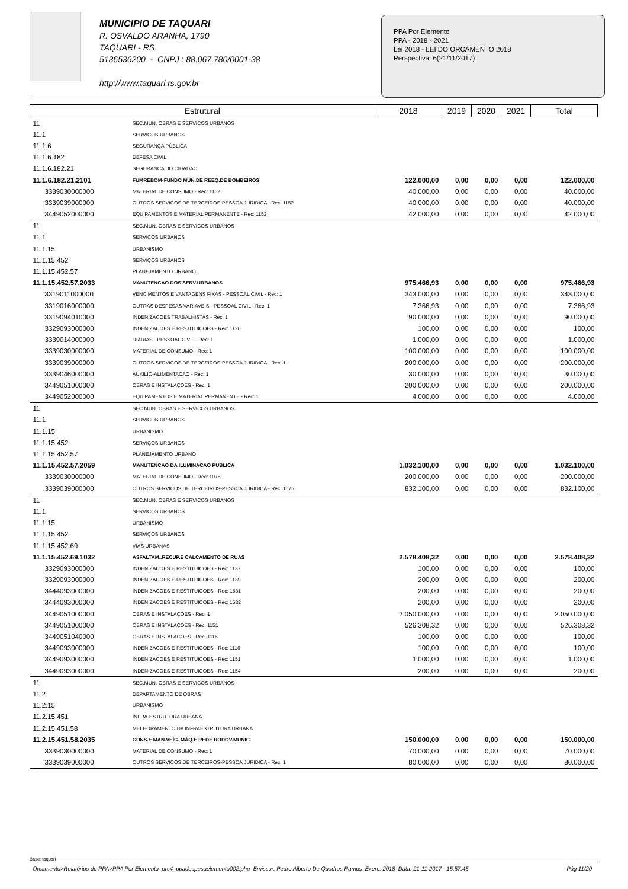MUNICIPIO DE TAQUARI
R. OSVALDO ARANHA, 1790
TAQUARI - RS
5136536200 - CNPJ : 88.067.780/0001-38
http://www.taquari.rs.gov.br
PPA Por Elemento
PPA - 2018 - 2021
Lei 2018 - LEI DO ORÇAMENTO 2018
Perspectiva: 6(21/11/2017)
| Estrutural | | 2018 | 2019 | 2020 | 2021 | Total |
| --- | --- | --- | --- | --- | --- | --- |
| 11 | SEC.MUN. OBRAS E SERVICOS URBANOS | | | | | |
| 11.1 | SERVICOS URBANOS | | | | | |
| 11.1.6 | SEGURANÇA PÚBLICA | | | | | |
| 11.1.6.182 | DEFESA CIVIL | | | | | |
| 11.1.6.182.21 | SEGURANCA DO CIDADAO | | | | | |
| 11.1.6.182.21.2101 | FUMREBOM-FUNDO MUN.DE REEQ.DE BOMBEIROS | 122.000,00 | 0,00 | 0,00 | 0,00 | 122.000,00 |
| 3339030000000 | MATERIAL DE CONSUMO - Rec: 1152 | 40.000,00 | 0,00 | 0,00 | 0,00 | 40.000,00 |
| 3339039000000 | OUTROS SERVICOS DE TERCEIROS-PESSOA JURIDICA - Rec: 1152 | 40.000,00 | 0,00 | 0,00 | 0,00 | 40.000,00 |
| 3449052000000 | EQUIPAMENTOS E MATERIAL PERMANENTE - Rec: 1152 | 42.000,00 | 0,00 | 0,00 | 0,00 | 42.000,00 |
| 11 | SEC.MUN. OBRAS E SERVICOS URBANOS | | | | | |
| 11.1 | SERVICOS URBANOS | | | | | |
| 11.1.15 | URBANISMO | | | | | |
| 11.1.15.452 | SERVIÇOS URBANOS | | | | | |
| 11.1.15.452.57 | PLANEJAMENTO URBANO | | | | | |
| 11.1.15.452.57.2033 | MANUTENCAO DOS SERV.URBANOS | 975.466,93 | 0,00 | 0,00 | 0,00 | 975.466,93 |
| 3319011000000 | VENCIMENTOS E VANTAGENS FIXAS - PESSOAL CIVIL - Rec: 1 | 343.000,00 | 0,00 | 0,00 | 0,00 | 343.000,00 |
| 3319016000000 | OUTRAS DESPESAS VARIAVEIS - PESSOAL CIVIL - Rec: 1 | 7.366,93 | 0,00 | 0,00 | 0,00 | 7.366,93 |
| 3319094010000 | INDENIZACOES TRABALHISTAS - Rec: 1 | 90.000,00 | 0,00 | 0,00 | 0,00 | 90.000,00 |
| 3329093000000 | INDENIZACOES E RESTITUICOES - Rec: 1126 | 100,00 | 0,00 | 0,00 | 0,00 | 100,00 |
| 3339014000000 | DIARIAS - PESSOAL CIVIL - Rec: 1 | 1.000,00 | 0,00 | 0,00 | 0,00 | 1.000,00 |
| 3339030000000 | MATERIAL DE CONSUMO - Rec: 1 | 100.000,00 | 0,00 | 0,00 | 0,00 | 100.000,00 |
| 3339039000000 | OUTROS SERVICOS DE TERCEIROS-PESSOA JURIDICA - Rec: 1 | 200.000,00 | 0,00 | 0,00 | 0,00 | 200.000,00 |
| 3339046000000 | AUXILIO-ALIMENTACAO - Rec: 1 | 30.000,00 | 0,00 | 0,00 | 0,00 | 30.000,00 |
| 3449051000000 | OBRAS E INSTALAÇÕES - Rec: 1 | 200.000,00 | 0,00 | 0,00 | 0,00 | 200.000,00 |
| 3449052000000 | EQUIPAMENTOS E MATERIAL PERMANENTE - Rec: 1 | 4.000,00 | 0,00 | 0,00 | 0,00 | 4.000,00 |
| 11 | SEC.MUN. OBRAS E SERVICOS URBANOS | | | | | |
| 11.1 | SERVICOS URBANOS | | | | | |
| 11.1.15 | URBANISMO | | | | | |
| 11.1.15.452 | SERVIÇOS URBANOS | | | | | |
| 11.1.15.452.57 | PLANEJAMENTO URBANO | | | | | |
| 11.1.15.452.57.2059 | MANUTENCAO DA ILUMINACAO PUBLICA | 1.032.100,00 | 0,00 | 0,00 | 0,00 | 1.032.100,00 |
| 3339030000000 | MATERIAL DE CONSUMO - Rec: 1075 | 200.000,00 | 0,00 | 0,00 | 0,00 | 200.000,00 |
| 3339039000000 | OUTROS SERVICOS DE TERCEIROS-PESSOA JURIDICA - Rec: 1075 | 832.100,00 | 0,00 | 0,00 | 0,00 | 832.100,00 |
| 11 | SEC.MUN. OBRAS E SERVICOS URBANOS | | | | | |
| 11.1 | SERVICOS URBANOS | | | | | |
| 11.1.15 | URBANISMO | | | | | |
| 11.1.15.452 | SERVIÇOS URBANOS | | | | | |
| 11.1.15.452.69 | VIAS URBANAS | | | | | |
| 11.1.15.452.69.1032 | ASFALTAM.,RECUP.E CALCAMENTO DE RUAS | 2.578.408,32 | 0,00 | 0,00 | 0,00 | 2.578.408,32 |
| 3329093000000 | INDENIZACOES E RESTITUICOES - Rec: 1137 | 100,00 | 0,00 | 0,00 | 0,00 | 100,00 |
| 3329093000000 | INDENIZACOES E RESTITUICOES - Rec: 1139 | 200,00 | 0,00 | 0,00 | 0,00 | 200,00 |
| 3444093000000 | INDENIZACOES E RESTITUICOES - Rec: 1581 | 200,00 | 0,00 | 0,00 | 0,00 | 200,00 |
| 3444093000000 | INDENIZACOES E RESTITUICOES - Rec: 1582 | 200,00 | 0,00 | 0,00 | 0,00 | 200,00 |
| 3449051000000 | OBRAS E INSTALAÇÕES - Rec: 1 | 2.050.000,00 | 0,00 | 0,00 | 0,00 | 2.050.000,00 |
| 3449051000000 | OBRAS E INSTALAÇÕES - Rec: 1151 | 526.308,32 | 0,00 | 0,00 | 0,00 | 526.308,32 |
| 3449051040000 | OBRAS E INSTALACOES - Rec: 1116 | 100,00 | 0,00 | 0,00 | 0,00 | 100,00 |
| 3449093000000 | INDENIZACOES E RESTITUICOES - Rec: 1116 | 100,00 | 0,00 | 0,00 | 0,00 | 100,00 |
| 3449093000000 | INDENIZACOES E RESTITUICOES - Rec: 1151 | 1.000,00 | 0,00 | 0,00 | 0,00 | 1.000,00 |
| 3449093000000 | INDENIZACOES E RESTITUICOES - Rec: 1154 | 200,00 | 0,00 | 0,00 | 0,00 | 200,00 |
| 11 | SEC.MUN. OBRAS E SERVICOS URBANOS | | | | | |
| 11.2 | DEPARTAMENTO DE OBRAS | | | | | |
| 11.2.15 | URBANISMO | | | | | |
| 11.2.15.451 | INFRA-ESTRUTURA URBANA | | | | | |
| 11.2.15.451.58 | MELHORAMENTO DA INFRAESTRUTURA URBANA | | | | | |
| 11.2.15.451.58.2035 | CONS.E MAN.VEÍC. MÁQ.E REDE RODOV.MUNIC. | 150.000,00 | 0,00 | 0,00 | 0,00 | 150.000,00 |
| 3339030000000 | MATERIAL DE CONSUMO - Rec: 1 | 70.000,00 | 0,00 | 0,00 | 0,00 | 70.000,00 |
| 3339039000000 | OUTROS SERVICOS DE TERCEIROS-PESSOA JURIDICA - Rec: 1 | 80.000,00 | 0,00 | 0,00 | 0,00 | 80.000,00 |
Base: taquari
Orcamento>Relatórios do PPA>PPA Por Elemento orc4_ppadespesaelemento002.php Emissor: Pedro Alberto De Quadros Ramos Exerc: 2018 Data: 21-11-2017 - 15:57:45 Pág 11/20